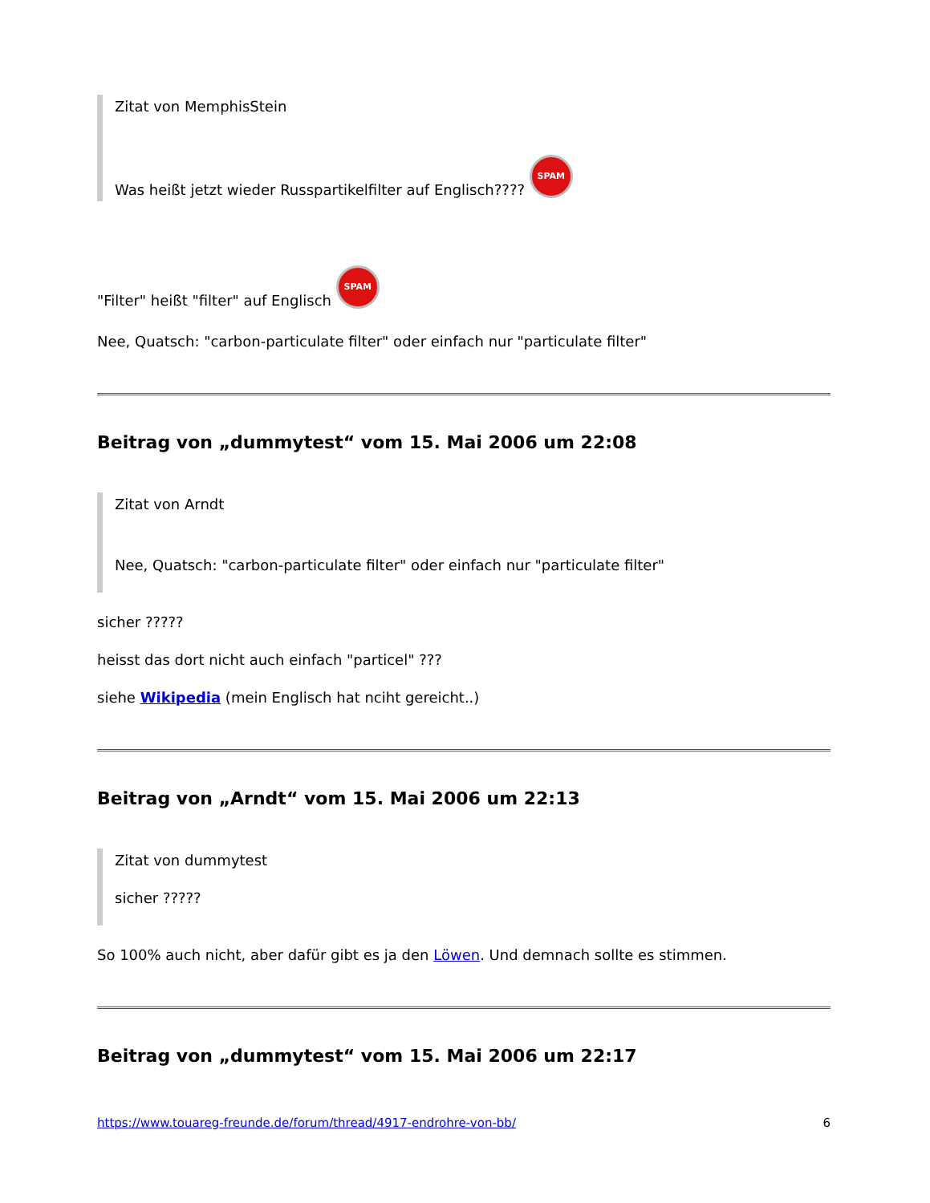Zitat von MemphisStein
Was heißt jetzt wieder Russpartikelfilter auf Englisch???? SPAM
"Filter" heißt "filter" auf Englisch SPAM
Nee, Quatsch: "carbon-particulate filter" oder einfach nur "particulate filter"
Beitrag von „dummytest“ vom 15. Mai 2006 um 22:08
Zitat von Arndt
Nee, Quatsch: "carbon-particulate filter" oder einfach nur "particulate filter"
sicher ?????
heisst das dort nicht auch einfach "particel" ???
siehe Wikipedia (mein Englisch hat nciht gereicht..)
Beitrag von „Arndt“ vom 15. Mai 2006 um 22:13
Zitat von dummytest
sicher ?????
So 100% auch nicht, aber dafür gibt es ja den Löwen. Und demnach sollte es stimmen.
Beitrag von „dummytest“ vom 15. Mai 2006 um 22:17
https://www.touareg-freunde.de/forum/thread/4917-endrohre-von-bb/ 6